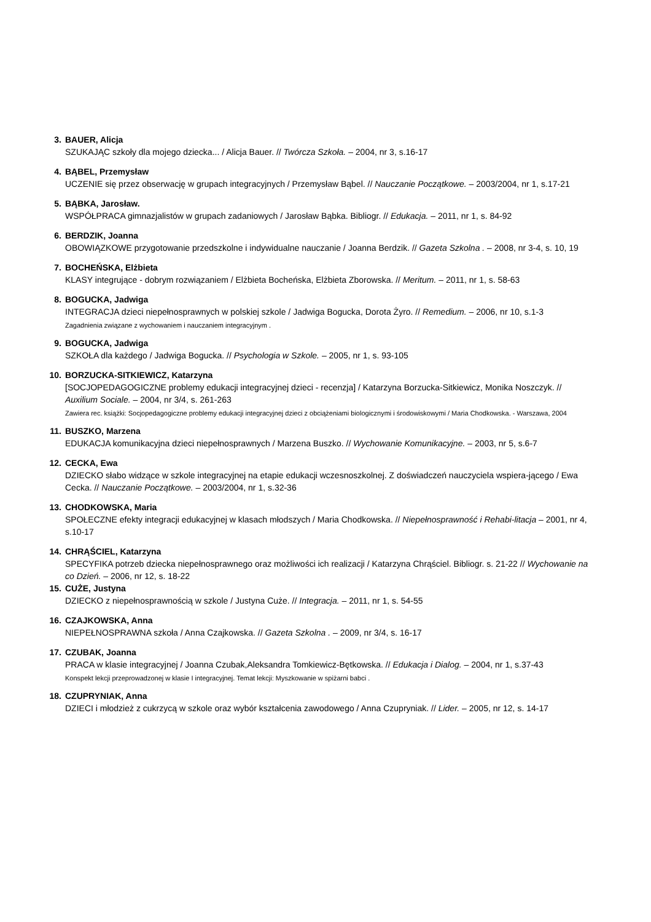3. BAUER, Alicja
SZUKAJĄC szkoły dla mojego dziecka... / Alicja Bauer. // Twórcza Szkoła. – 2004, nr 3, s.16-17
4. BĄBEL, Przemysław
UCZENIE się przez obserwację w grupach integracyjnych / Przemysław Bąbel. // Nauczanie Początkowe. – 2003/2004, nr 1, s.17-21
5. BĄBKA, Jarosław.
WSPÓŁPRACA gimnazjalistów w grupach zadaniowych / Jarosław Bąbka. Bibliogr. // Edukacja. – 2011, nr 1, s. 84-92
6. BERDZIK, Joanna
OBOWIĄZKOWE przygotowanie przedszkolne i indywidualne nauczanie / Joanna Berdzik. // Gazeta Szkolna . – 2008, nr 3-4, s. 10, 19
7. BOCHEŃSKA, Elżbieta
KLASY integrujące - dobrym rozwiązaniem / Elżbieta Bocheńska, Elżbieta Zborowska. // Meritum. – 2011, nr 1, s. 58-63
8. BOGUCKA, Jadwiga
INTEGRACJA dzieci niepełnosprawnych w polskiej szkole / Jadwiga Bogucka, Dorota Żyro. // Remedium. – 2006, nr 10, s.1-3
Zagadnienia związane z wychowaniem i nauczaniem integracyjnym .
9. BOGUCKA, Jadwiga
SZKOŁA dla każdego / Jadwiga Bogucka. // Psychologia w Szkole. – 2005, nr 1, s. 93-105
10. BORZUCKA-SITKIEWICZ, Katarzyna
[SOCJOPEDAGOGICZNE problemy edukacji integracyjnej dzieci - recenzja] / Katarzyna Borzucka-Sitkiewicz, Monika Noszczyk. // Auxilium Sociale. – 2004, nr 3/4, s. 261-263
Zawiera rec. książki: Socjopedagogiczne problemy edukacji integracyjnej dzieci z obciążeniami biologicznymi i środowiskowymi / Maria Chodkowska. - Warszawa, 2004
11. BUSZKO, Marzena
EDUKACJA komunikacyjna dzieci niepełnosprawnych / Marzena Buszko. // Wychowanie Komunikacyjne. – 2003, nr 5, s.6-7
12. CECKA, Ewa
DZIECKO słabo widzące w szkole integracyjnej na etapie edukacji wczesnoszkolnej. Z doświadczeń nauczyciela wspiera-jącego / Ewa Cecka. // Nauczanie Początkowe. – 2003/2004, nr 1, s.32-36
13. CHODKOWSKA, Maria
SPOŁECZNE efekty integracji edukacyjnej w klasach młodszych / Maria Chodkowska. // Niepełnosprawność i Rehabi-litacja – 2001, nr 4, s.10-17
14. CHRĄŚCIEL, Katarzyna
SPECYFIKA potrzeb dziecka niepełnosprawnego oraz możliwości ich realizacji / Katarzyna Chrąściel. Bibliogr. s. 21-22 // Wychowanie na co Dzień. – 2006, nr 12, s. 18-22
15. CUŻE, Justyna
DZIECKO z niepełnosprawnością w szkole / Justyna Cuże. // Integracja. – 2011, nr 1, s. 54-55
16. CZAJKOWSKA, Anna
NIEPEŁNOSPRAWNA szkoła / Anna Czajkowska. // Gazeta Szkolna . – 2009, nr 3/4, s. 16-17
17. CZUBAK, Joanna
PRACA w klasie integracyjnej / Joanna Czubak,Aleksandra Tomkiewicz-Bętkowska. // Edukacja i Dialog. – 2004, nr 1, s.37-43
Konspekt lekcji przeprowadzonej w klasie I integracyjnej. Temat lekcji: Myszkowanie w spiżarni babci .
18. CZUPRYNIAK, Anna
DZIECI i młodzież z cukrzycą w szkole oraz wybór kształcenia zawodowego / Anna Czupryniak. // Lider. – 2005, nr 12, s. 14-17